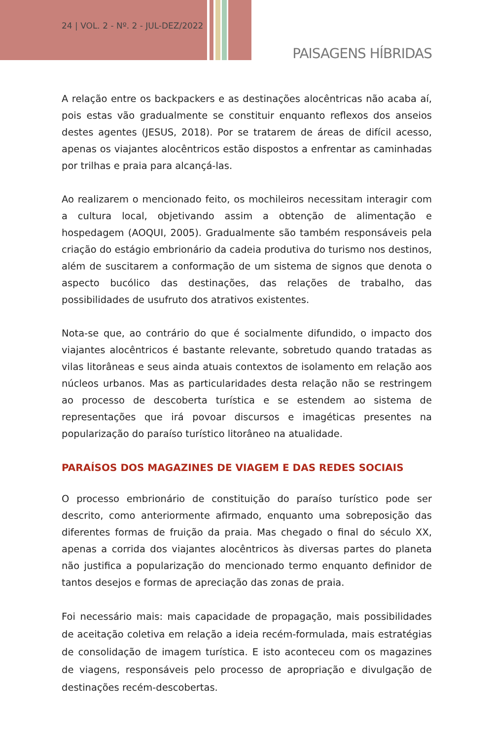24 | VOL. 2 - Nº. 2 - JUL-DEZ/2022
PAISAGENS HÍBRIDAS
A relação entre os backpackers e as destinações alocêntricas não acaba aí, pois estas vão gradualmente se constituir enquanto reflexos dos anseios destes agentes (JESUS, 2018). Por se tratarem de áreas de difícil acesso, apenas os viajantes alocêntricos estão dispostos a enfrentar as caminhadas por trilhas e praia para alcançá-las.
Ao realizarem o mencionado feito, os mochileiros necessitam interagir com a cultura local, objetivando assim a obtenção de alimentação e hospedagem (AOQUI, 2005). Gradualmente são também responsáveis pela criação do estágio embrionário da cadeia produtiva do turismo nos destinos, além de suscitarem a conformação de um sistema de signos que denota o aspecto bucólico das destinações, das relações de trabalho, das possibilidades de usufruto dos atrativos existentes.
Nota-se que, ao contrário do que é socialmente difundido, o impacto dos viajantes alocêntricos é bastante relevante, sobretudo quando tratadas as vilas litorâneas e seus ainda atuais contextos de isolamento em relação aos núcleos urbanos. Mas as particularidades desta relação não se restringem ao processo de descoberta turística e se estendem ao sistema de representações que irá povoar discursos e imagéticas presentes na popularização do paraíso turístico litorâneo na atualidade.
PARAÍSOS DOS MAGAZINES DE VIAGEM E DAS REDES SOCIAIS
O processo embrionário de constituição do paraíso turístico pode ser descrito, como anteriormente afirmado, enquanto uma sobreposição das diferentes formas de fruição da praia. Mas chegado o final do século XX, apenas a corrida dos viajantes alocêntricos às diversas partes do planeta não justifica a popularização do mencionado termo enquanto definidor de tantos desejos e formas de apreciação das zonas de praia.
Foi necessário mais: mais capacidade de propagação, mais possibilidades de aceitação coletiva em relação a ideia recém-formulada, mais estratégias de consolidação de imagem turística. E isto aconteceu com os magazines de viagens, responsáveis pelo processo de apropriação e divulgação de destinações recém-descobertas.